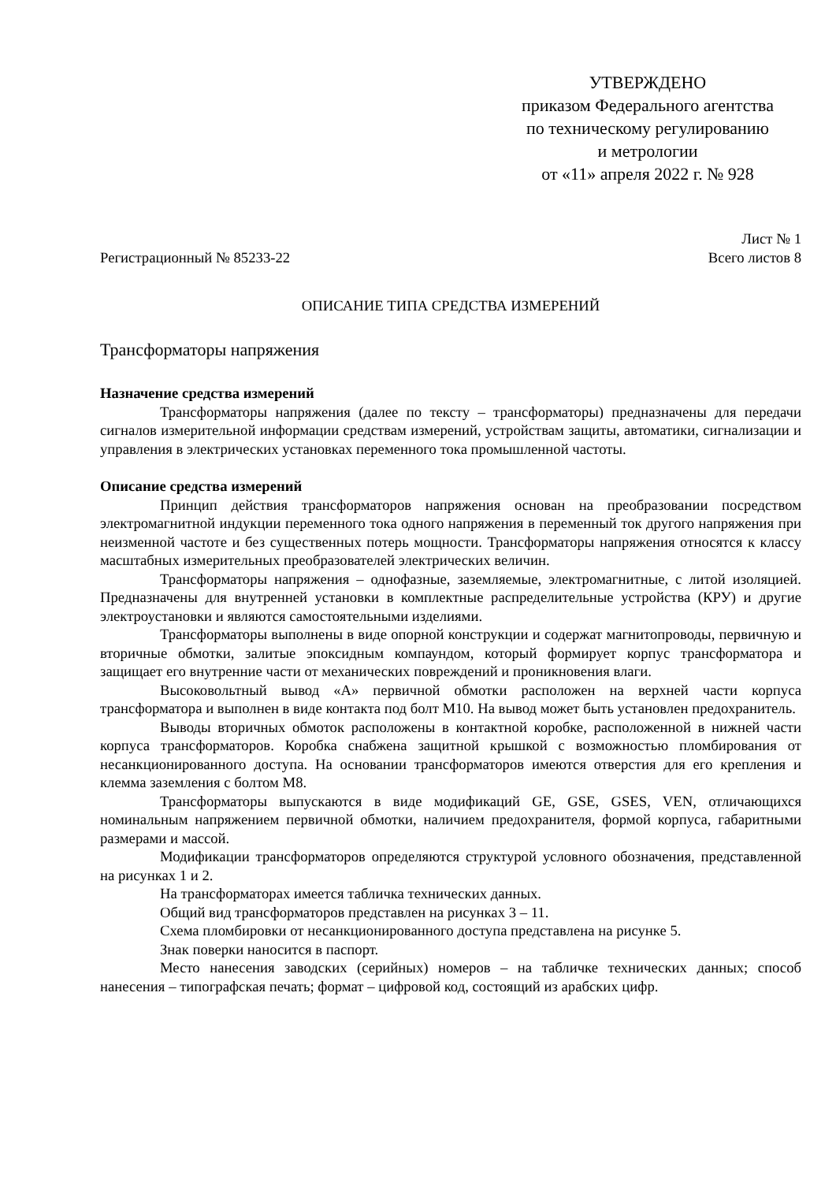УТВЕРЖДЕНО
приказом Федерального агентства
по техническому регулированию
и метрологии
от «11» апреля 2022 г. № 928
Лист № 1
Регистрационный № 85233-22 Всего листов 8
ОПИСАНИЕ ТИПА СРЕДСТВА ИЗМЕРЕНИЙ
Трансформаторы напряжения
Назначение средства измерений
Трансформаторы напряжения (далее по тексту – трансформаторы) предназначены для передачи сигналов измерительной информации средствам измерений, устройствам защиты, автоматики, сигнализации и управления в электрических установках переменного тока промышленной частоты.
Описание средства измерений
Принцип действия трансформаторов напряжения основан на преобразовании посредством электромагнитной индукции переменного тока одного напряжения в переменный ток другого напряжения при неизменной частоте и без существенных потерь мощности. Трансформаторы напряжения относятся к классу масштабных измерительных преобразователей электрических величин.
Трансформаторы напряжения – однофазные, заземляемые, электромагнитные, с литой изоляцией. Предназначены для внутренней установки в комплектные распределительные устройства (КРУ) и другие электроустановки и являются самостоятельными изделиями.
Трансформаторы выполнены в виде опорной конструкции и содержат магнитопроводы, первичную и вторичные обмотки, залитые эпоксидным компаундом, который формирует корпус трансформатора и защищает его внутренние части от механических повреждений и проникновения влаги.
Высоковольтный вывод «А» первичной обмотки расположен на верхней части корпуса трансформатора и выполнен в виде контакта под болт М10. На вывод может быть установлен предохранитель.
Выводы вторичных обмоток расположены в контактной коробке, расположенной в нижней части корпуса трансформаторов. Коробка снабжена защитной крышкой с возможностью пломбирования от несанкционированного доступа. На основании трансформаторов имеются отверстия для его крепления и клемма заземления с болтом М8.
Трансформаторы выпускаются в виде модификаций GE, GSE, GSES, VEN, отличающихся номинальным напряжением первичной обмотки, наличием предохранителя, формой корпуса, габаритными размерами и массой.
Модификации трансформаторов определяются структурой условного обозначения, представленной на рисунках 1 и 2.
На трансформаторах имеется табличка технических данных.
Общий вид трансформаторов представлен на рисунках 3 – 11.
Схема пломбировки от несанкционированного доступа представлена на рисунке 5.
Знак поверки наносится в паспорт.
Место нанесения заводских (серийных) номеров – на табличке технических данных; способ нанесения – типографская печать; формат – цифровой код, состоящий из арабских цифр.